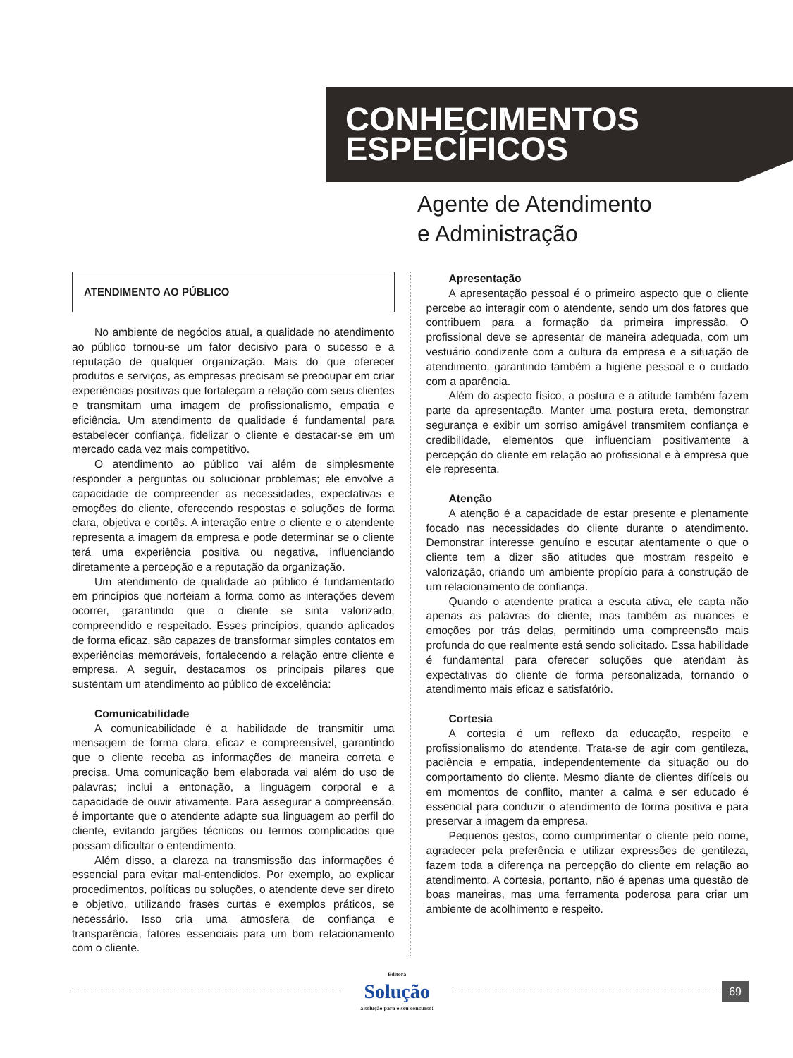CONHECIMENTOS
ESPECÍFICOS
Agente de Atendimento
e Administração
ATENDIMENTO AO PÚBLICO
No ambiente de negócios atual, a qualidade no atendimento ao público tornou-se um fator decisivo para o sucesso e a reputação de qualquer organização. Mais do que oferecer produtos e serviços, as empresas precisam se preocupar em criar experiências positivas que fortaleçam a relação com seus clientes e transmitam uma imagem de profissionalismo, empatia e eficiência. Um atendimento de qualidade é fundamental para estabelecer confiança, fidelizar o cliente e destacar-se em um mercado cada vez mais competitivo.
O atendimento ao público vai além de simplesmente responder a perguntas ou solucionar problemas; ele envolve a capacidade de compreender as necessidades, expectativas e emoções do cliente, oferecendo respostas e soluções de forma clara, objetiva e cortês. A interação entre o cliente e o atendente representa a imagem da empresa e pode determinar se o cliente terá uma experiência positiva ou negativa, influenciando diretamente a percepção e a reputação da organização.
Um atendimento de qualidade ao público é fundamentado em princípios que norteiam a forma como as interações devem ocorrer, garantindo que o cliente se sinta valorizado, compreendido e respeitado. Esses princípios, quando aplicados de forma eficaz, são capazes de transformar simples contatos em experiências memoráveis, fortalecendo a relação entre cliente e empresa. A seguir, destacamos os principais pilares que sustentam um atendimento ao público de excelência:
Comunicabilidade
A comunicabilidade é a habilidade de transmitir uma mensagem de forma clara, eficaz e compreensível, garantindo que o cliente receba as informações de maneira correta e precisa. Uma comunicação bem elaborada vai além do uso de palavras; inclui a entonação, a linguagem corporal e a capacidade de ouvir ativamente. Para assegurar a compreensão, é importante que o atendente adapte sua linguagem ao perfil do cliente, evitando jargões técnicos ou termos complicados que possam dificultar o entendimento.
Além disso, a clareza na transmissão das informações é essencial para evitar mal-entendidos. Por exemplo, ao explicar procedimentos, políticas ou soluções, o atendente deve ser direto e objetivo, utilizando frases curtas e exemplos práticos, se necessário. Isso cria uma atmosfera de confiança e transparência, fatores essenciais para um bom relacionamento com o cliente.
Apresentação
A apresentação pessoal é o primeiro aspecto que o cliente percebe ao interagir com o atendente, sendo um dos fatores que contribuem para a formação da primeira impressão. O profissional deve se apresentar de maneira adequada, com um vestuário condizente com a cultura da empresa e a situação de atendimento, garantindo também a higiene pessoal e o cuidado com a aparência.
Além do aspecto físico, a postura e a atitude também fazem parte da apresentação. Manter uma postura ereta, demonstrar segurança e exibir um sorriso amigável transmitem confiança e credibilidade, elementos que influenciam positivamente a percepção do cliente em relação ao profissional e à empresa que ele representa.
Atenção
A atenção é a capacidade de estar presente e plenamente focado nas necessidades do cliente durante o atendimento. Demonstrar interesse genuíno e escutar atentamente o que o cliente tem a dizer são atitudes que mostram respeito e valorização, criando um ambiente propício para a construção de um relacionamento de confiança.
Quando o atendente pratica a escuta ativa, ele capta não apenas as palavras do cliente, mas também as nuances e emoções por trás delas, permitindo uma compreensão mais profunda do que realmente está sendo solicitado. Essa habilidade é fundamental para oferecer soluções que atendam às expectativas do cliente de forma personalizada, tornando o atendimento mais eficaz e satisfatório.
Cortesia
A cortesia é um reflexo da educação, respeito e profissionalismo do atendente. Trata-se de agir com gentileza, paciência e empatia, independentemente da situação ou do comportamento do cliente. Mesmo diante de clientes difíceis ou em momentos de conflito, manter a calma e ser educado é essencial para conduzir o atendimento de forma positiva e para preservar a imagem da empresa.
Pequenos gestos, como cumprimentar o cliente pelo nome, agradecer pela preferência e utilizar expressões de gentileza, fazem toda a diferença na percepção do cliente em relação ao atendimento. A cortesia, portanto, não é apenas uma questão de boas maneiras, mas uma ferramenta poderosa para criar um ambiente de acolhimento e respeito.
Editora
Solução
a solução para o seu concurso!
69